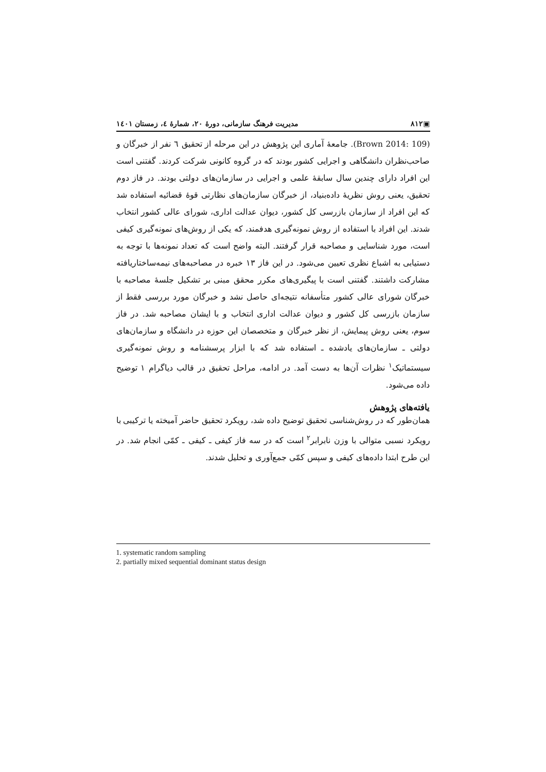▣۸۱۲ مدیریت فرهنگ سازمانی، دورهٔ ۲۰، شمارهٔ ٤، زمستان ۱٤۰۱
(Brown 2014: 109). جامعهٔ آماری این پژوهش در این مرحله از تحقیق ٦ نفر از خبرگان و صاحب‌نظران دانشگاهی و اجرایی کشور بودند که در گروه کانونی شرکت کردند. گفتنی است این افراد دارای چندین سال سابقهٔ علمی و اجرایی در سازمان‌های دولتی بودند. در فاز دوم تحقیق، یعنی روش نظریهٔ داده‌بنیاد، از خبرگان سازمان‌های نظارتی قوهٔ قضائیه استفاده شد که این افراد از سازمان بازرسی کل کشور، دیوان عدالت اداری، شورای عالی کشور انتخاب شدند. این افراد با استفاده از روش نمونه‌گیری هدفمند، که یکی از روش‌های نمونه‌گیری کیفی است، مورد شناسایی و مصاحبه قرار گرفتند. البته واضح است که تعداد نمونه‌ها با توجه به دستیابی به اشباع نظری تعیین می‌شود. در این فاز ۱۳ خبره در مصاحبه‌های نیمه‌ساختاریافته مشارکت داشتند. گفتنی است با پیگیری‌های مکرر محقق مبنی بر تشکیل جلسهٔ مصاحبه با خبرگان شورای عالی کشور متأسفانه نتیجه‌ای حاصل نشد و خبرگان مورد بررسی فقط از سازمان بازرسی کل کشور و دیوان عدالت اداری انتخاب و با ایشان مصاحبه شد. در فاز سوم، یعنی روش پیمایش، از نظر خبرگان و متخصصان این حوزه در دانشگاه و سازمان‌های دولتی ـ سازمان‌های یادشده ـ استفاده شد که با ابزار پرسشنامه و روش نمونه‌گیری سیستماتیک<sup>۱</sup> نظرات آن‌ها به دست آمد. در ادامه، مراحل تحقیق در قالب دیاگرام ۱ توضیح داده می‌شود.
یافته‌های پژوهش
همان‌طور که در روش‌شناسی تحقیق توضیح داده شد، رویکرد تحقیق حاضر آمیخته یا ترکیبی با رویکرد نسبی متوالی با وزن نابرابر<sup>۲</sup> است که در سه فاز کیفی ـ کیفی ـ کمّی انجام شد. در این طرح ابتدا داده‌های کیفی و سپس کمّی جمع‌آوری و تحلیل شدند.
1. systematic random sampling
2. partially mixed sequential dominant status design